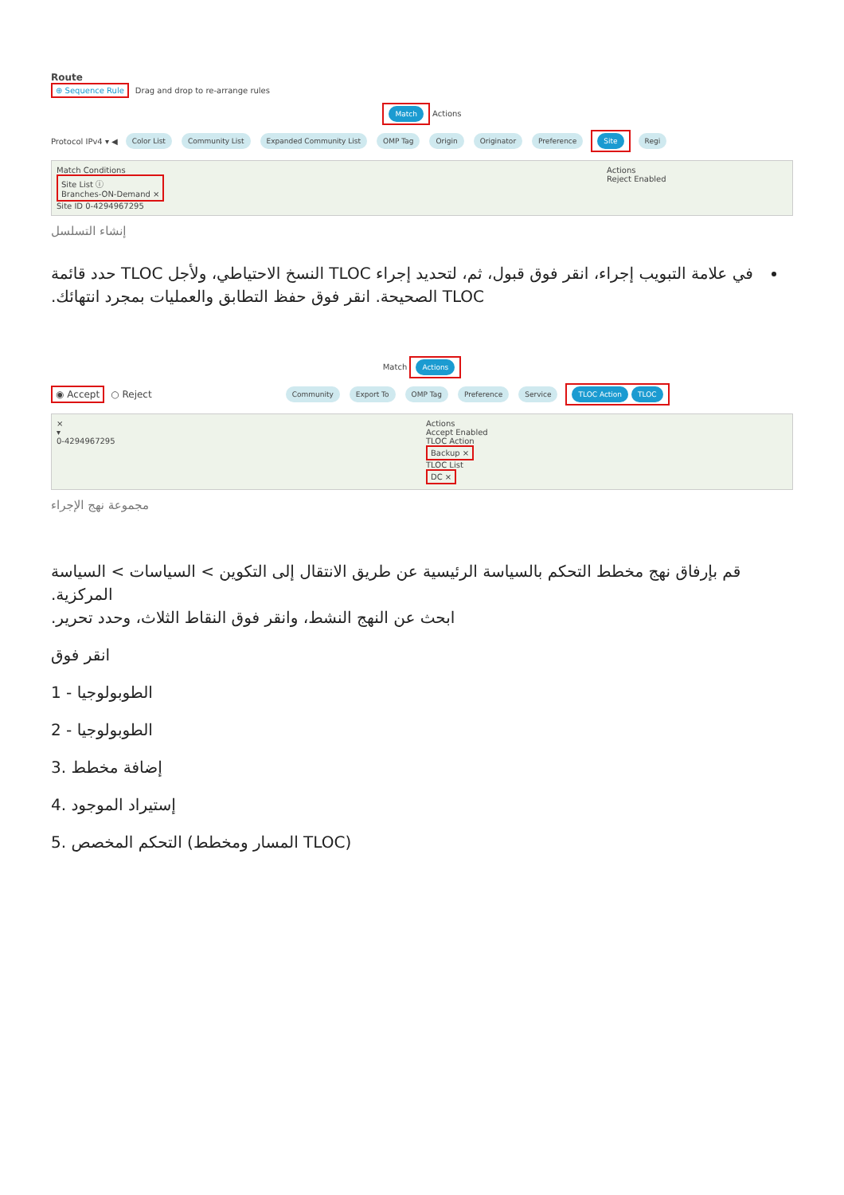Route
⊕ Sequence Rule Drag and drop to re-arrange rules
Match Actions
Protocol IPv4 ▾ ◀ Color List Community List Expanded Community List OMP Tag Origin Originator Preference Site Regi
Match Conditions
Site List ⓘ
Branches-ON-Demand ×
Site ID 0-4294967295
Actions
Reject Enabled
إنشاء التسلسل
في علامة التبويب إجراء، انقر فوق قبول، ثم، لتحديد إجراء TLOC النسخ الاحتياطي، ولأجل TLOC حدد قائمة TLOC الصحيحة. انقر فوق حفظ التطابق والعمليات بمجرد انتهائك.
Match Actions
◉ Accept ○ Reject Community Export To OMP Tag Preference Service TLOC Action TLOC
×
▾
0-4294967295
Actions
Accept Enabled
TLOC Action
Backup ×
TLOC List
DC ×
مجموعة نهج الإجراء
قم بإرفاق نهج مخطط التحكم بالسياسة الرئيسية عن طريق الانتقال إلى التكوين > السياسات > السياسة المركزية.
ابحث عن النهج النشط، وانقر فوق النقاط الثلاث، وحدد تحرير.
انقر فوق
1 - الطوبولوجيا
2 - الطوبولوجيا
3. إضافة مخطط
4. إستيراد الموجود
5. التحكم المخصص (المسار ومخطط TLOC)